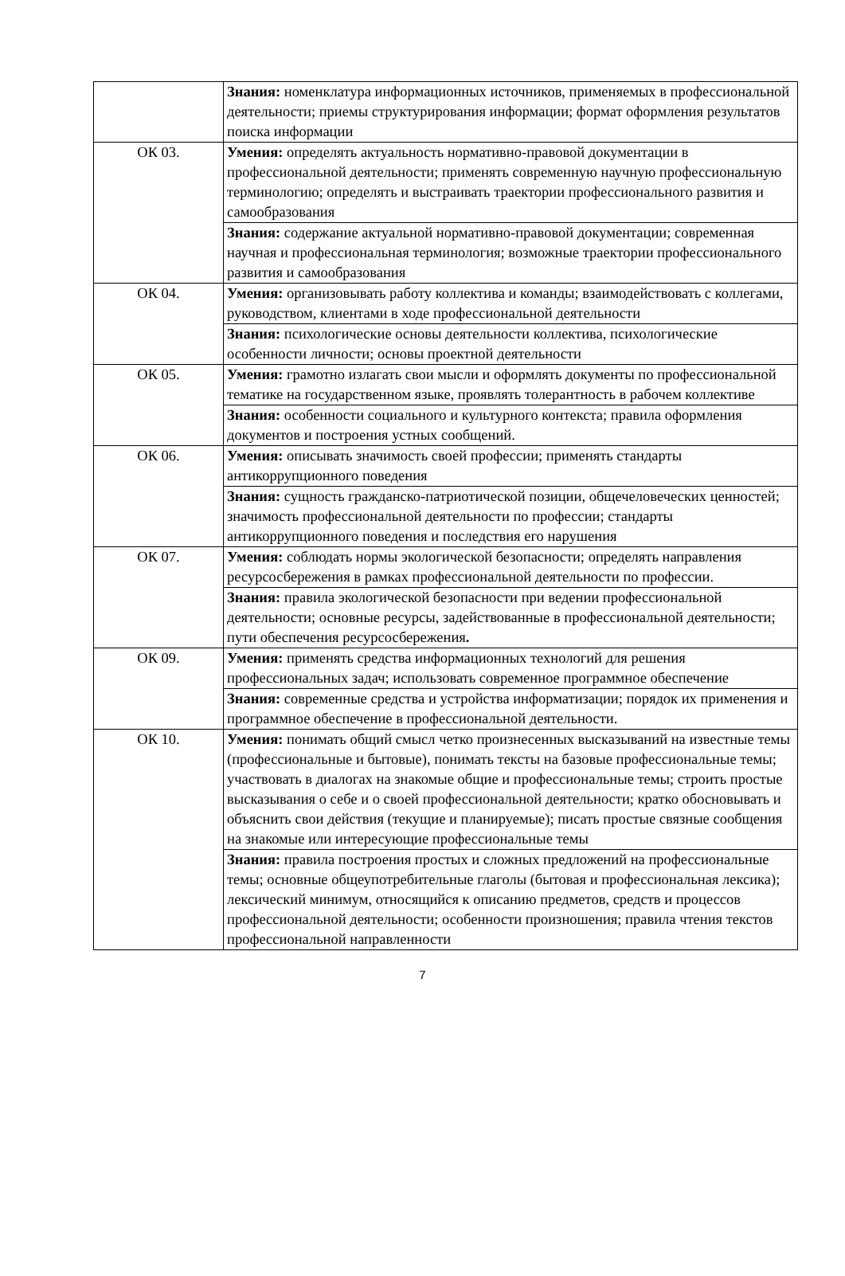| | Знания: номенклатура информационных источников, применяемых в профессиональной деятельности; приемы структурирования информации; формат оформления результатов поиска информации |
| ОК 03. | Умения: определять актуальность нормативно-правовой документации в профессиональной деятельности; применять современную научную профессиональную терминологию; определять и выстраивать траектории профессионального развития и самообразования |
| | Знания: содержание актуальной нормативно-правовой документации; современная научная и профессиональная терминология; возможные траектории профессионального развития и самообразования |
| ОК 04. | Умения: организовывать работу коллектива и команды; взаимодействовать с коллегами, руководством, клиентами в ходе профессиональной деятельности |
| | Знания: психологические основы деятельности коллектива, психологические особенности личности; основы проектной деятельности |
| ОК 05. | Умения: грамотно излагать свои мысли и оформлять документы по профессиональной тематике на государственном языке, проявлять толерантность в рабочем коллективе |
| | Знания: особенности социального и культурного контекста; правила оформления документов и построения устных сообщений. |
| ОК 06. | Умения: описывать значимость своей профессии; применять стандарты антикоррупционного поведения |
| | Знания: сущность гражданско-патриотической позиции, общечеловеческих ценностей; значимость профессиональной деятельности по профессии; стандарты антикоррупционного поведения и последствия его нарушения |
| ОК 07. | Умения: соблюдать нормы экологической безопасности; определять направления ресурсосбережения в рамках профессиональной деятельности по профессии. |
| | Знания: правила экологической безопасности при ведении профессиональной деятельности; основные ресурсы, задействованные в профессиональной деятельности; пути обеспечения ресурсосбережения . |
| ОК 09. | Умения: применять средства информационных технологий для решения профессиональных задач; использовать современное программное обеспечение |
| | Знания: современные средства и устройства информатизации; порядок их применения и программное обеспечение в профессиональной деятельности. |
| ОК 10. | Умения: понимать общий смысл четко произнесенных высказываний на известные темы (профессиональные и бытовые), понимать тексты на базовые профессиональные темы; участвовать в диалогах на знакомые общие и профессиональные темы; строить простые высказывания о себе и о своей профессиональной деятельности; кратко обосновывать и объяснить свои действия (текущие и планируемые); писать простые связные сообщения на знакомые или интересующие профессиональные темы |
| | Знания: правила построения простых и сложных предложений на профессиональные темы; основные общеупотребительные глаголы (бытовая и профессиональная лексика); лексический минимум, относящийся к описанию предметов, средств и процессов профессиональной деятельности; особенности произношения; правила чтения текстов профессиональной направленности |
7